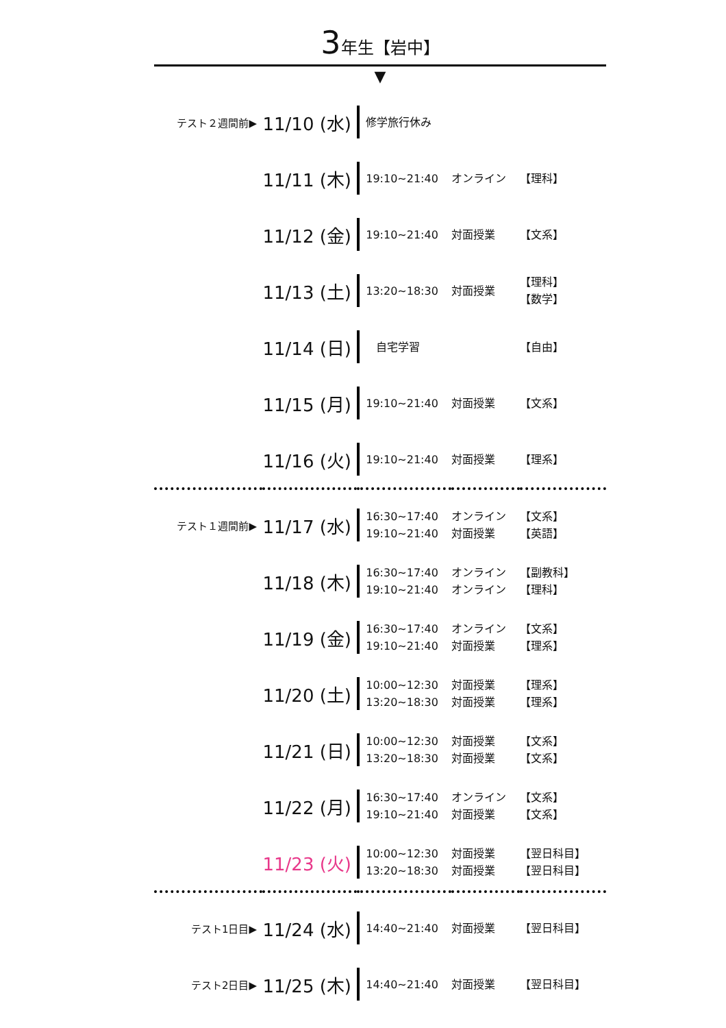3年生【岩中】
▼
| テスト２週間前▶ | 11/10 (水) | | 修学旅行休み | | |
| | 11/11 (木) | | 19:10~21:40 | オンライン | 【理科】 |
| | 11/12 (金) | | 19:10~21:40 | 対面授業 | 【文系】 |
| | 11/13 (土) | | 13:20~18:30 | 対面授業 | 【理科】 【数学】 |
| | 11/14 (日) | | 自宅学習 | | 【自由】 |
| | 11/15 (月) | | 19:10~21:40 | 対面授業 | 【文系】 |
| | 11/16 (火) | | 19:10~21:40 | 対面授業 | 【理系】 |
| テスト１週間前▶ | 11/17 (水) | | 16:30~17:40 19:10~21:40 | オンライン 対面授業 | 【文系】 【英語】 |
| | 11/18 (木) | | 16:30~17:40 19:10~21:40 | オンライン オンライン | 【副教科】 【理科】 |
| | 11/19 (金) | | 16:30~17:40 19:10~21:40 | オンライン 対面授業 | 【文系】 【理系】 |
| | 11/20 (土) | | 10:00~12:30 13:20~18:30 | 対面授業 対面授業 | 【理系】 【理系】 |
| | 11/21 (日) | | 10:00~12:30 13:20~18:30 | 対面授業 対面授業 | 【文系】 【文系】 |
| | 11/22 (月) | | 16:30~17:40 19:10~21:40 | オンライン 対面授業 | 【文系】 【文系】 |
| | 11/23 (火) | | 10:00~12:30 13:20~18:30 | 対面授業 対面授業 | 【翌日科目】 【翌日科目】 |
| テスト1日目▶ | 11/24 (水) | | 14:40~21:40 | 対面授業 | 【翌日科目】 |
| テスト2日目▶ | 11/25 (木) | | 14:40~21:40 | 対面授業 | 【翌日科目】 |